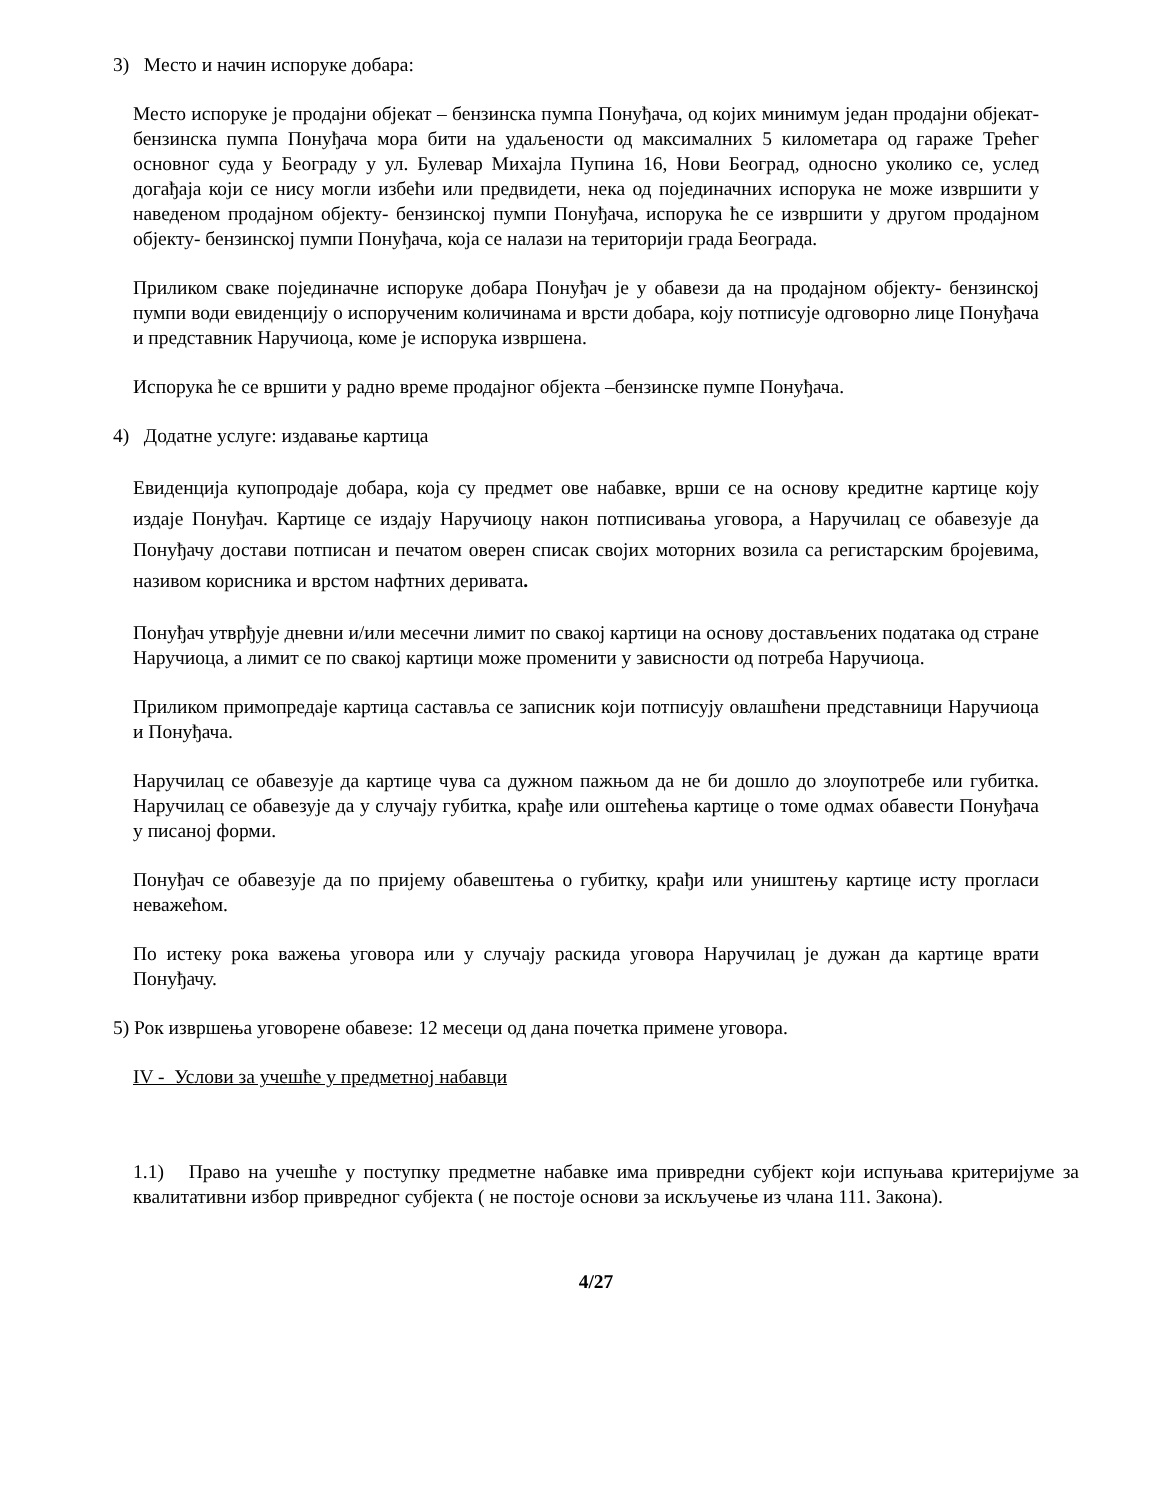3) Место и начин испоруке добара:
Место испоруке је продајни објекат – бензинска пумпа Понуђача, од којих минимум један продајни објекат- бензинска пумпа Понуђача мора бити на удаљености од максималних 5 километара од гараже Трећег основног суда у Београду у ул. Булевар Михајла Пупина 16, Нови Београд, односно уколико се, услед догађаја који се нису могли избећи или предвидети, нека од појединачних испорука не може извршити у наведеном продајном објекту- бензинској пумпи Понуђача, испорука ће се извршити у другом продајном објекту- бензинској пумпи Понуђача, која се налази на територији града Београда.
Приликом сваке појединачне испоруке добара Понуђач је у обавези да на продајном објекту- бензинској пумпи води евиденцију о испорученим количинама и врсти добара, коју потписује одговорно лице Понуђача и представник Наручиоца, коме је испорука извршена.
Испорука ће се вршити у радно време продајног објекта –бензинске пумпе Понуђача.
4) Додатне услуге: издавање картица
Евиденција купопродаје добара, која су предмет ове набавке, врши се на основу кредитне картице коју издаје Понуђач. Картице се издају Наручиоцу након потписивања уговора, а Наручилац се обавезује да Понуђачу достави потписан и печатом оверен списак својих моторних возила са регистарским бројевима, називом корисника и врстом нафтних деривата.
Понуђач утврђује дневни и/или месечни лимит по свакој картици на основу достављених података од стране Наручиоца, а лимит се по свакој картици може променити у зависности од потреба Наручиоца.
Приликом примопредаје картица састављa се записник који потписују овлашћени представници Наручиоца и Понуђача.
Наручилац се обавезује да картице чува са дужном пажњом да не би дошло до злоупотребе или губитка. Наручилац се обавезује да у случају губитка, крађе или оштећења картице о томе одмах обавести Понуђача у писаној форми.
Понуђач се обавезује да по пријему обавештења о губитку, крађи или уништењу картице исту прогласи неважећом.
По истеку рока важења уговора или у случају раскида уговора Наручилац је дужан да картице врати Понуђачу.
5) Рок извршења уговорене обавезе: 12 месеци од дана почетка примене уговора.
IV - Услови за учешће у предметној набавци
1.1) Право на учешће у поступку предметне набавке има привредни субјект који испуњава критеријуме за квалитативни избор привредног субјекта ( не постоје основи за искључење из члана 111. Закона).
4/27